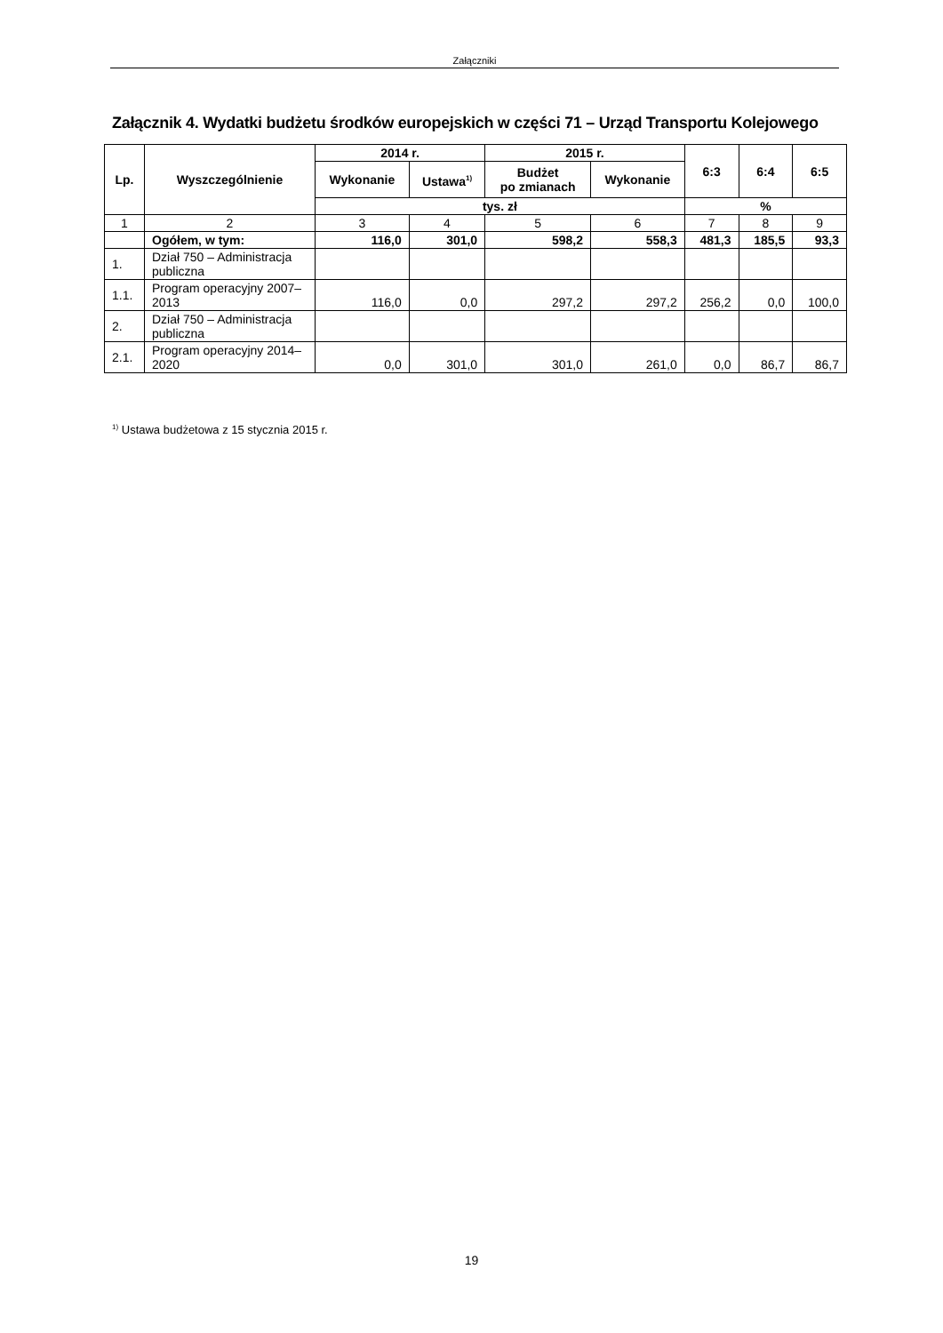Załączniki
Załącznik 4. Wydatki budżetu środków europejskich w części 71 – Urząd Transportu Kolejowego
| Lp. | Wyszczególnienie | 2014 r. | | 2015 r. | | 6:3 | 6:4 | 6:5 |
| --- | --- | --- | --- | --- | --- | --- | --- | --- |
| | | Wykonanie | Ustawa<sup>1)</sup> | Budżet po zmianach | Wykonanie | | | |
| | | tys. zł | | | | % | | |
| 1 | 2 | 3 | 4 | 5 | 6 | 7 | 8 | 9 |
| | Ogółem, w tym: | 116,0 | 301,0 | 598,2 | 558,3 | 481,3 | 185,5 | 93,3 |
| 1. | Dział 750 – Administracja publiczna | | | | | | | |
| 1.1. | Program operacyjny 2007–2013 | 116,0 | 0,0 | 297,2 | 297,2 | 256,2 | 0,0 | 100,0 |
| 2. | Dział 750 – Administracja publiczna | | | | | | | |
| 2.1. | Program operacyjny 2014–2020 | 0,0 | 301,0 | 301,0 | 261,0 | 0,0 | 86,7 | 86,7 |
<sup>1)</sup> Ustawa budżetowa z 15 stycznia 2015 r.
19